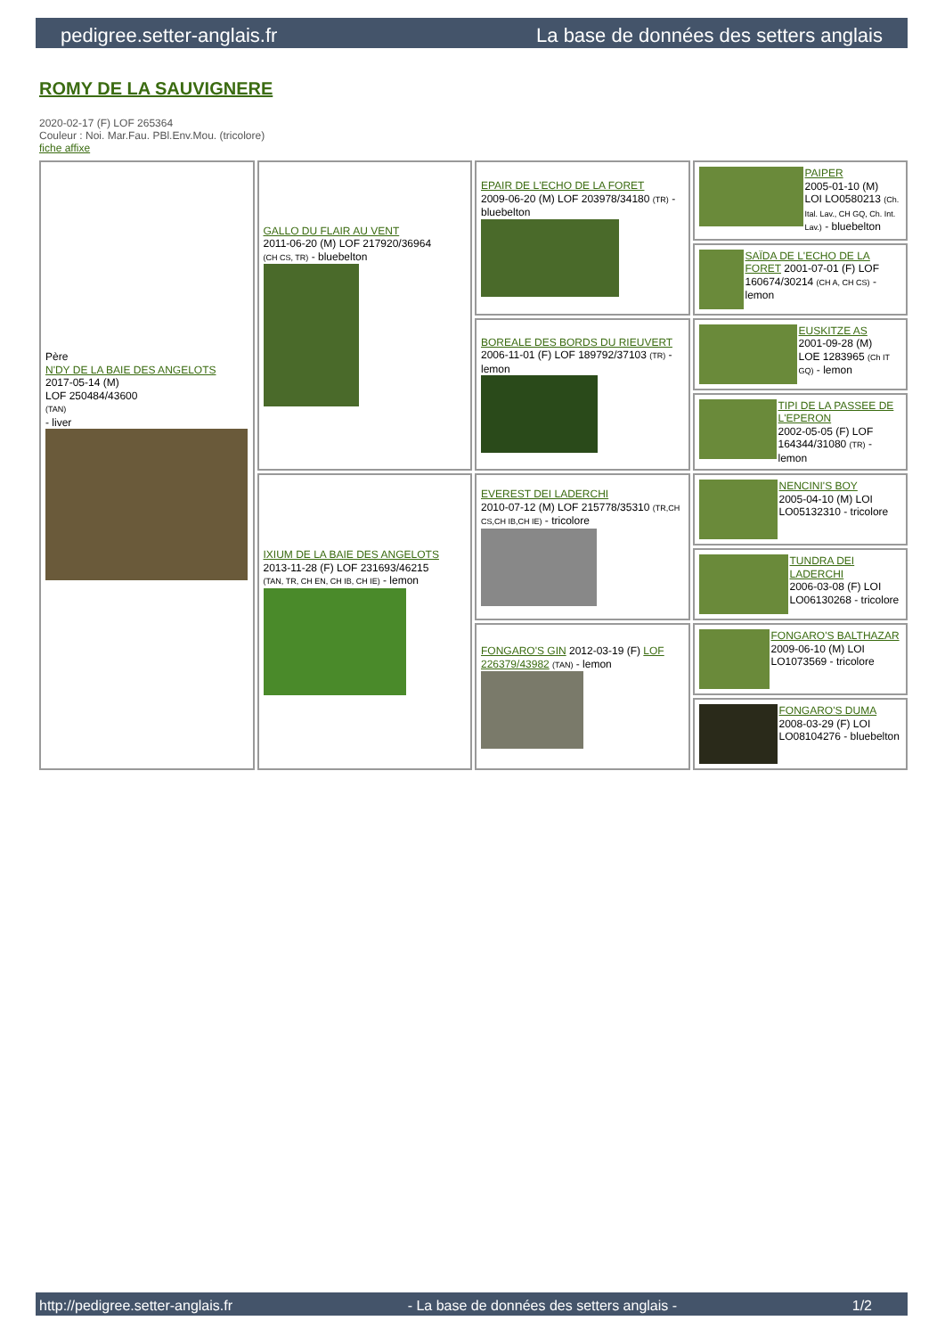pedigree.setter-anglais.fr La base de données des setters anglais
ROMY DE LA SAUVIGNERE
2020-02-17 (F) LOF 265364
Couleur : Noi. Mar.Fau. PBl.Env.Mou. (tricolore)
fiche affixe
| Père N'DY DE LA BAIE DES ANGELOTS 2017-05-14 (M) LOF 250484/43600 (TAN) - liver | GALLO DU FLAIR AU VENT 2011-06-20 (M) LOF 217920/36964 (CH CS, TR) - bluebelton | EPAIR DE L'ECHO DE LA FORET 2009-06-20 (M) LOF 203978/34180 (TR) - bluebelton | PAIPER 2005-01-10 (M) LOI LO0580213 (Ch. Ital. Lav., CH GQ, Ch. Int. Lav.) - bluebelton |
| | | | SAÏDA DE L'ECHO DE LA FORET 2001-07-01 (F) LOF 160674/30214 (CH A, CH CS) - lemon |
| | | BOREALE DES BORDS DU RIEUVERT 2006-11-01 (F) LOF 189792/37103 (TR) - lemon | EUSKITZE AS 2001-09-28 (M) LOE 1283965 (Ch IT GQ) - lemon |
| | | | TIPI DE LA PASSEE DE L'EPERON 2002-05-05 (F) LOF 164344/31080 (TR) - lemon |
| | IXIUM DE LA BAIE DES ANGELOTS 2013-11-28 (F) LOF 231693/46215 (TAN, TR, CH EN, CH IB, CH IE) - lemon | EVEREST DEI LADERCHI 2010-07-12 (M) LOF 215778/35310 (TR,CH CS,CH IB,CH IE) - tricolore | NENCINI'S BOY 2005-04-10 (M) LOI LO05132310 - tricolore |
| | | | TUNDRA DEI LADERCHI 2006-03-08 (F) LOI LO06130268 - tricolore |
| | | FONGARO'S GIN 2012-03-19 (F) LOF 226379/43982 (TAN) - lemon | FONGARO'S BALTHAZAR 2009-06-10 (M) LOI LO1073569 - tricolore |
| | | | FONGARO'S DUMA 2008-03-29 (F) LOI LO08104276 - bluebelton |
http://pedigree.setter-anglais.fr - La base de données des setters anglais - 1/2